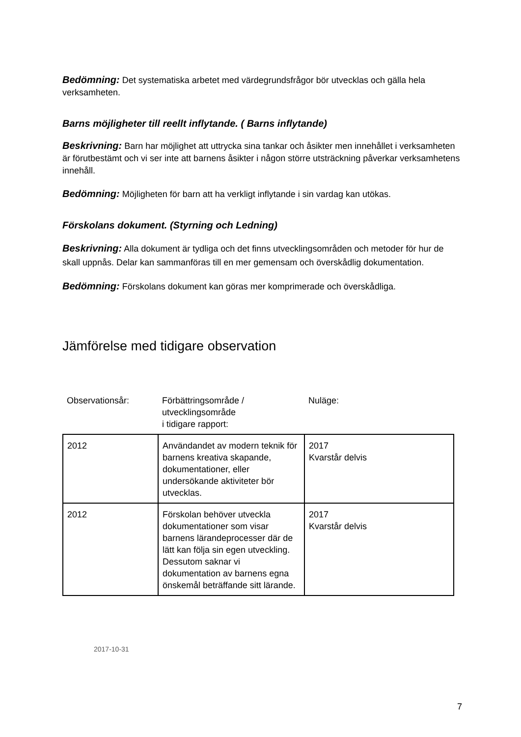Bedömning: Det systematiska arbetet med värdegrundsfrågor bör utvecklas och gälla hela verksamheten.
Barns möjligheter till reellt inflytande. ( Barns inflytande)
Beskrivning: Barn har möjlighet att uttrycka sina tankar och åsikter men innehållet i verksamheten är förutbestämt och vi ser inte att barnens åsikter i någon större utsträckning påverkar verksamhetens innehåll.
Bedömning: Möjligheten för barn att ha verkligt inflytande i sin vardag kan utökas.
Förskolans dokument. (Styrning och Ledning)
Beskrivning: Alla dokument är tydliga och det finns utvecklingsområden och metoder för hur de skall uppnås. Delar kan sammanföras till en mer gemensam och överskådlig dokumentation.
Bedömning: Förskolans dokument kan göras mer komprimerade och överskådliga.
Jämförelse med tidigare observation
| Observationsår: | Förbättringsområde / utvecklingsområde i tidigare rapport: | Nuläge: |
| --- | --- | --- |
| 2012 | Användandet av modern teknik för barnens kreativa skapande, dokumentationer, eller undersökande aktiviteter bör utvecklas. | 2017 Kvarstår delvis |
| 2012 | Förskolan behöver utveckla dokumentationer som visar barnens lärandeprocesser där de lätt kan följa sin egen utveckling. Dessutom saknar vi dokumentation av barnens egna önskemål beträffande sitt lärande. | 2017 Kvarstår delvis |
2017-10-31
7